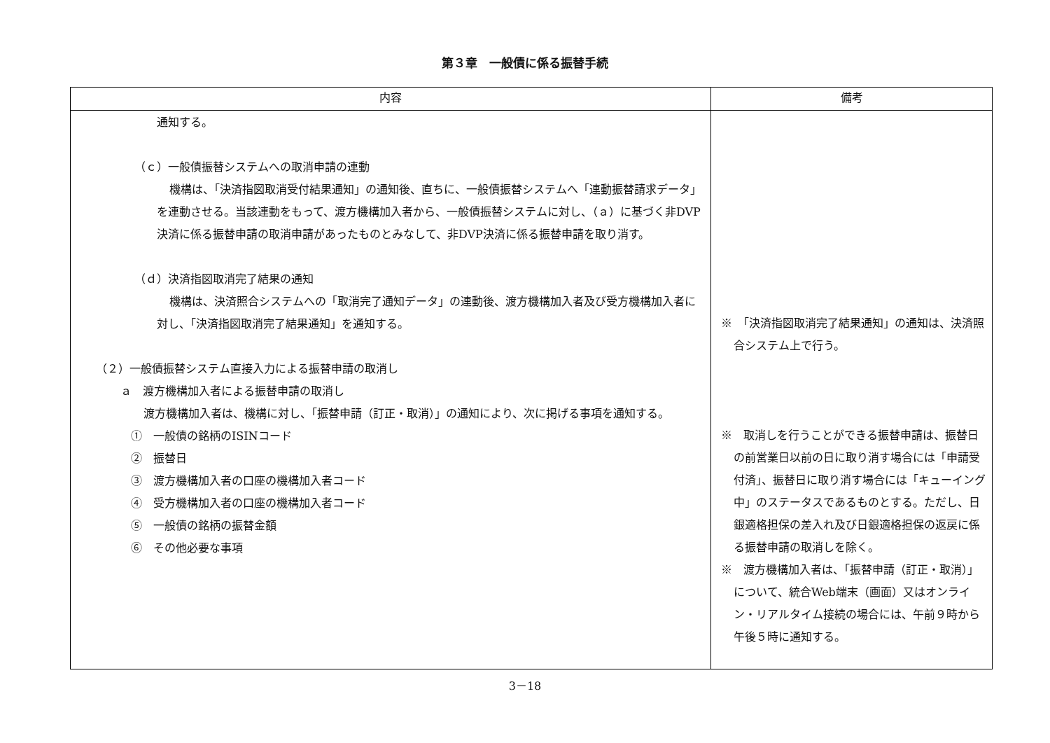第３章　一般債に係る振替手続
| 内容 | 備考 |
| --- | --- |
| 通知する。 （ｃ）一般債振替システムへの取消申請の連動 機構は、「決済指図取消受付結果通知」の通知後、直ちに、一般債振替システムへ「連動振替請求データ」を連動させる。当該連動をもって、渡方機構加入者から、一般債振替システムに対し、（ａ）に基づく非DVP決済に係る振替申請の取消申請があったものとみなして、非DVP決済に係る振替申請を取り消す。 （ｄ）決済指図取消完了結果の通知 機構は、決済照合システムへの「取消完了通知データ」の連動後、渡方機構加入者及び受方機構加入者に対し、「決済指図取消完了結果通知」を通知する。 （２）一般債振替システム直接入力による振替申請の取消し ａ 渡方機構加入者による振替申請の取消し 渡方機構加入者は、機構に対し、「振替申請（訂正・取消）」の通知により、次に掲げる事項を通知する。 ① 一般債の銘柄のISINコード ② 振替日 ③ 渡方機構加入者の口座の機構加入者コード ④ 受方機構加入者の口座の機構加入者コード ⑤ 一般債の銘柄の振替金額 ⑥ その他必要な事項 | ※ 「決済指図取消完了結果通知」の通知は、決済照合システム上で行う。 ※ 取消しを行うことができる振替申請は、振替日の前営業日以前の日に取り消す場合には「申請受付済」、振替日に取り消す場合には「キューイング中」のステータスであるものとする。ただし、日銀適格担保の差入れ及び日銀適格担保の返戻に係る振替申請の取消しを除く。 ※ 渡方機構加入者は、「振替申請（訂正・取消）」について、統合Web端末（画面）又はオンライン・リアルタイム接続の場合には、午前９時から午後５時に通知する。 |
3－18